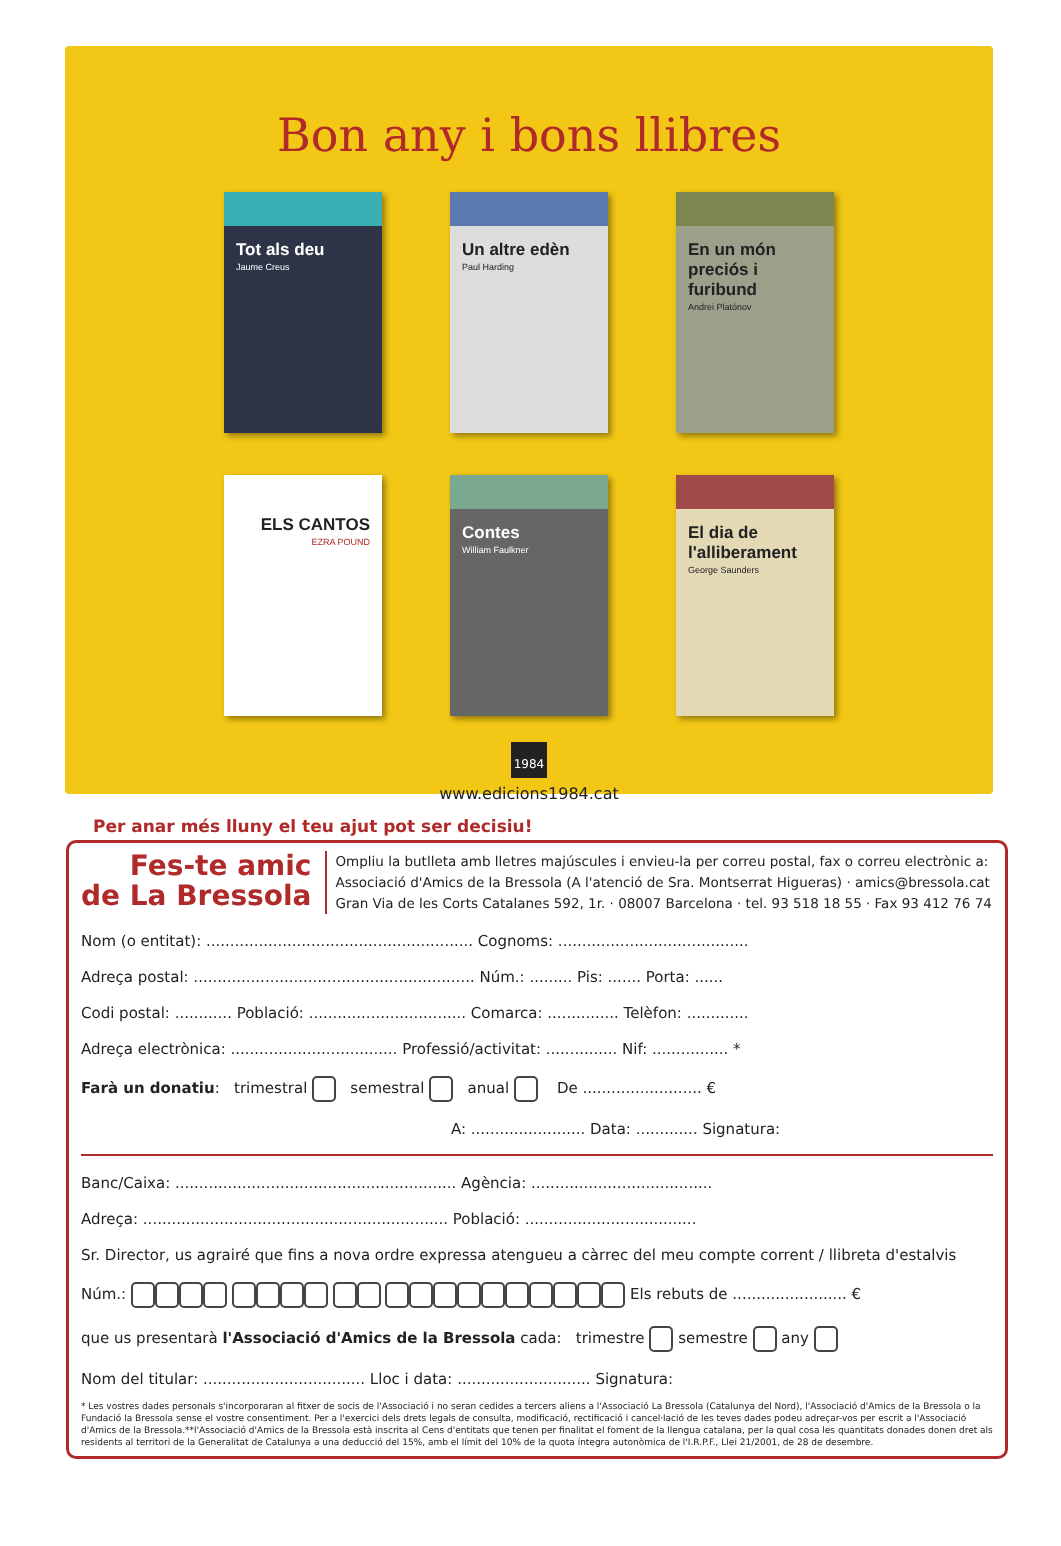Bon any i bons llibres
Tot als deu
Jaume Creus
Un altre edèn
Paul Harding
En un món preciós i furibund
Andrei Platónov
ELS CANTOS
EZRA POUND
Contes
William Faulkner
El dia de l'alliberament
George Saunders
1984
www.edicions1984.cat
Per anar més lluny el teu ajut pot ser decisiu!
Fes-te amic
de La Bressola
Ompliu la butlleta amb lletres majúscules i envieu-la per correu postal, fax o correu electrònic a:
Associació d'Amics de la Bressola (A l'atenció de Sra. Montserrat Higueras) · amics@bressola.cat
Gran Via de les Corts Catalanes 592, 1r. · 08007 Barcelona · tel. 93 518 18 55 · Fax 93 412 76 74
Nom (o entitat): ........................................................ Cognoms: ........................................
Adreça postal: ........................................................... Núm.: ......... Pis: ....... Porta: ......
Codi postal: ............ Població: ................................. Comarca: ............... Telèfon: .............
Adreça electrònica: ................................... Professió/activitat: ............... Nif: ................ *
Farà un donatiu: trimestral semestral anual De ......................... €
A: ........................ Data: ............. Signatura:
Banc/Caixa: ........................................................... Agència: ......................................
Adreça: ................................................................ Població: ....................................
Sr. Director, us agrairé que fins a nova ordre expressa atengueu a càrrec del meu compte corrent / llibreta d'estalvis
Núm.: Els rebuts de ........................ €
que us presentarà l'Associació d'Amics de la Bressola cada: trimestre semestre any
Nom del titular: .................................. Lloc i data: ............................ Signatura:
* Les vostres dades personals s'incorporaran al fitxer de socis de l'Associació i no seran cedides a tercers aliens a l'Associació La Bressola (Catalunya del Nord), l'Associació d'Amics de la Bressola o la Fundació la Bressola sense el vostre consentiment. Per a l'exercici dels drets legals de consulta, modificació, rectificació i cancel·lació de les teves dades podeu adreçar-vos per escrit a l'Associació d'Amics de la Bressola.**l'Associació d'Amics de la Bressola està inscrita al Cens d'entitats que tenen per finalitat el foment de la llengua catalana, per la qual cosa les quantitats donades donen dret als residents al territori de la Generalitat de Catalunya a una deducció del 15%, amb el límit del 10% de la quota íntegra autonòmica de l'I.R.P.F., Llei 21/2001, de 28 de desembre.